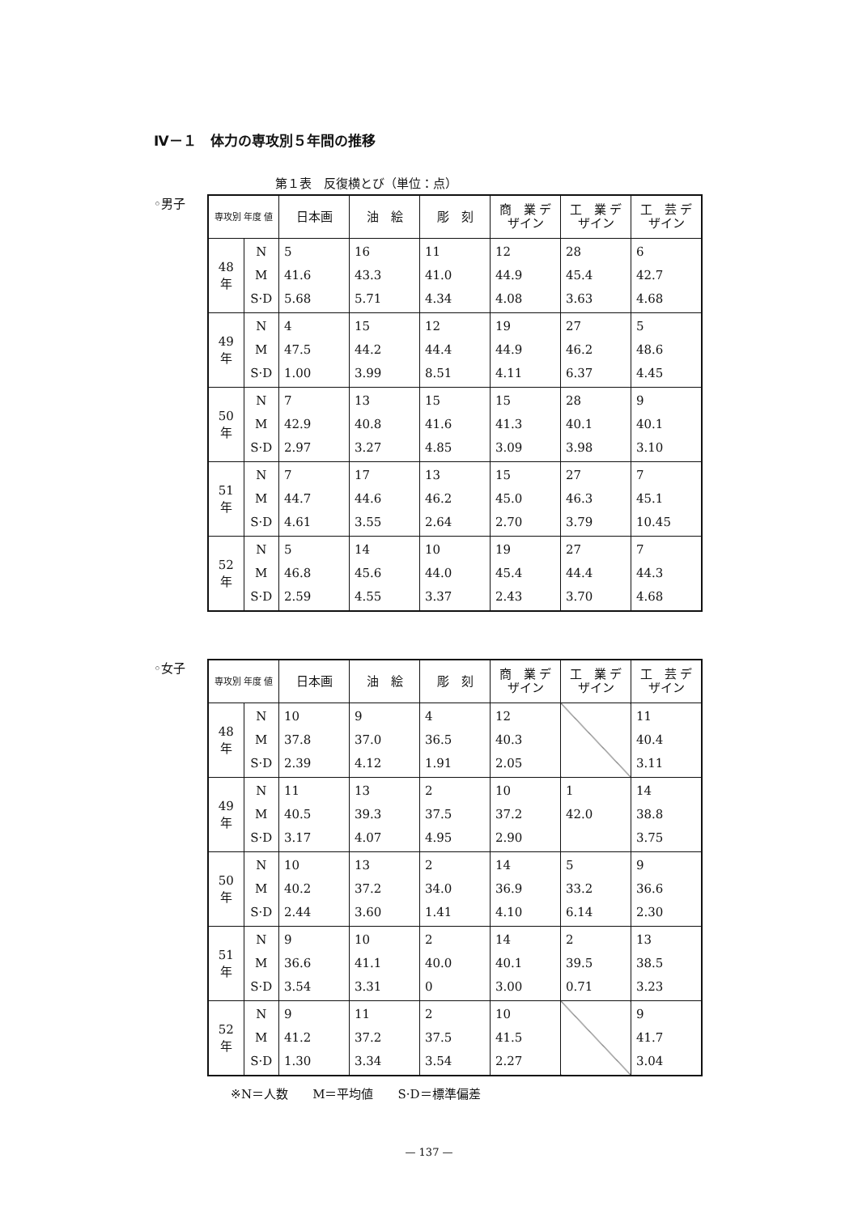Ⅳ－１　体力の専攻別５年間の推移
第１表　反復横とび（単位：点）
◦男子
| 専攻別 年度 値 | | 日本画 | 油 絵 | 彫 刻 | 商 業 デザイン | 工 業 デザイン | 工 芸 デザイン |
| --- | --- | --- | --- | --- | --- | --- | --- |
| 48 年 | N M S·D | 5 41.6 5.68 | 16 43.3 5.71 | 11 41.0 4.34 | 12 44.9 4.08 | 28 45.4 3.63 | 6 42.7 4.68 |
| 49 年 | N M S·D | 4 47.5 1.00 | 15 44.2 3.99 | 12 44.4 8.51 | 19 44.9 4.11 | 27 46.2 6.37 | 5 48.6 4.45 |
| 50 年 | N M S·D | 7 42.9 2.97 | 13 40.8 3.27 | 15 41.6 4.85 | 15 41.3 3.09 | 28 40.1 3.98 | 9 40.1 3.10 |
| 51 年 | N M S·D | 7 44.7 4.61 | 17 44.6 3.55 | 13 46.2 2.64 | 15 45.0 2.70 | 27 46.3 3.79 | 7 45.1 10.45 |
| 52 年 | N M S·D | 5 46.8 2.59 | 14 45.6 4.55 | 10 44.0 3.37 | 19 45.4 2.43 | 27 44.4 3.70 | 7 44.3 4.68 |
◦女子
| 専攻別 年度 値 | | 日本画 | 油 絵 | 彫 刻 | 商 業 デザイン | 工 業 デザイン | 工 芸 デザイン |
| --- | --- | --- | --- | --- | --- | --- | --- |
| 48 年 | N M S·D | 10 37.8 2.39 | 9 37.0 4.12 | 4 36.5 1.91 | 12 40.3 2.05 | | 11 40.4 3.11 |
| 49 年 | N M S·D | 11 40.5 3.17 | 13 39.3 4.07 | 2 37.5 4.95 | 10 37.2 2.90 | 1 42.0 | 14 38.8 3.75 |
| 50 年 | N M S·D | 10 40.2 2.44 | 13 37.2 3.60 | 2 34.0 1.41 | 14 36.9 4.10 | 5 33.2 6.14 | 9 36.6 2.30 |
| 51 年 | N M S·D | 9 36.6 3.54 | 10 41.1 3.31 | 2 40.0 0 | 14 40.1 3.00 | 2 39.5 0.71 | 13 38.5 3.23 |
| 52 年 | N M S·D | 9 41.2 1.30 | 11 37.2 3.34 | 2 37.5 3.54 | 10 41.5 2.27 | | 9 41.7 3.04 |
※N＝人数　　M＝平均値　　S·D＝標準偏差
— 137 —